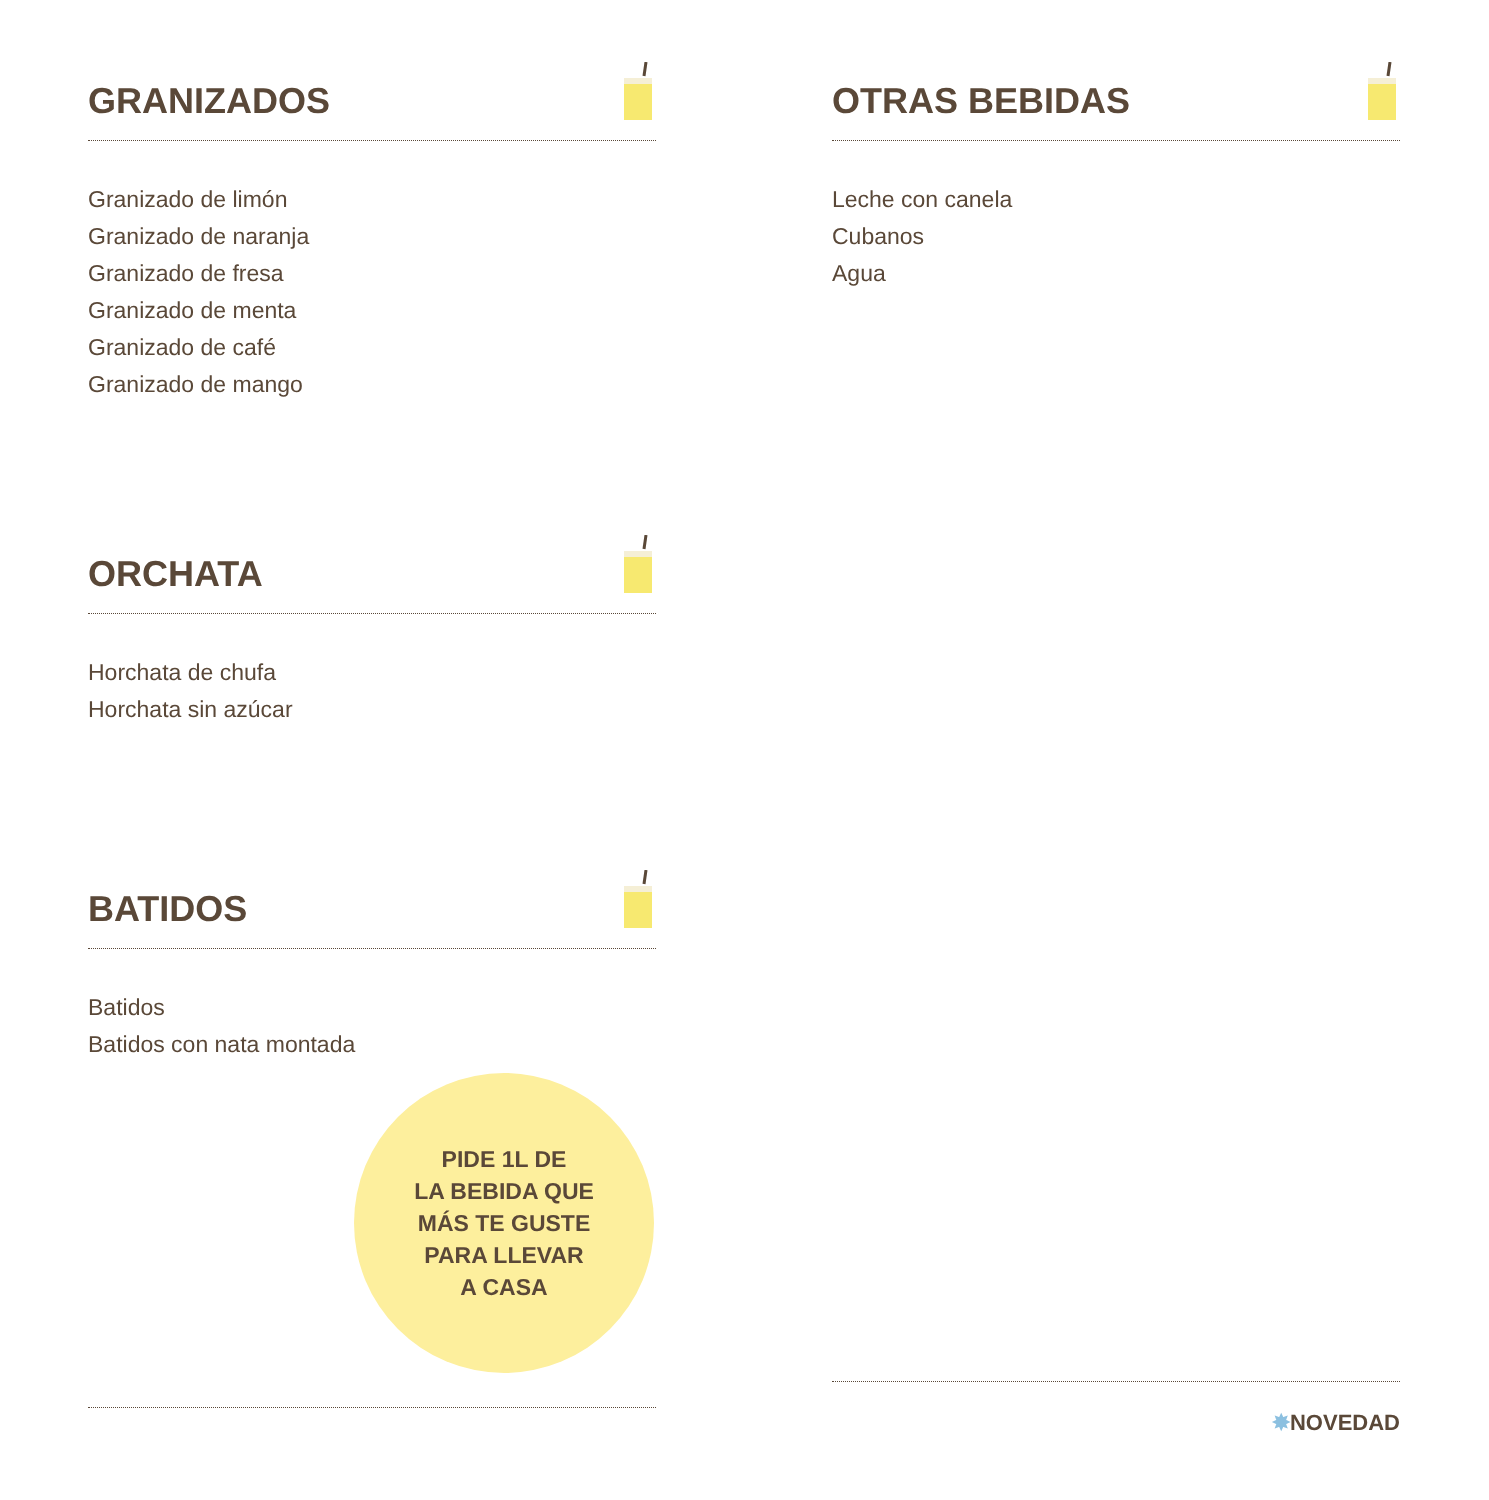GRANIZADOS
Granizado de limón
Granizado de naranja
Granizado de fresa
Granizado de menta
Granizado de café
Granizado de mango
ORCHATA
Horchata de chufa
Horchata sin azúcar
BATIDOS
Batidos
Batidos con nata montada
PIDE 1L DE
LA BEBIDA QUE
MÁS TE GUSTE
PARA LLEVAR
A CASA
OTRAS BEBIDAS
Leche con canela
Cubanos
Agua
✸NOVEDAD